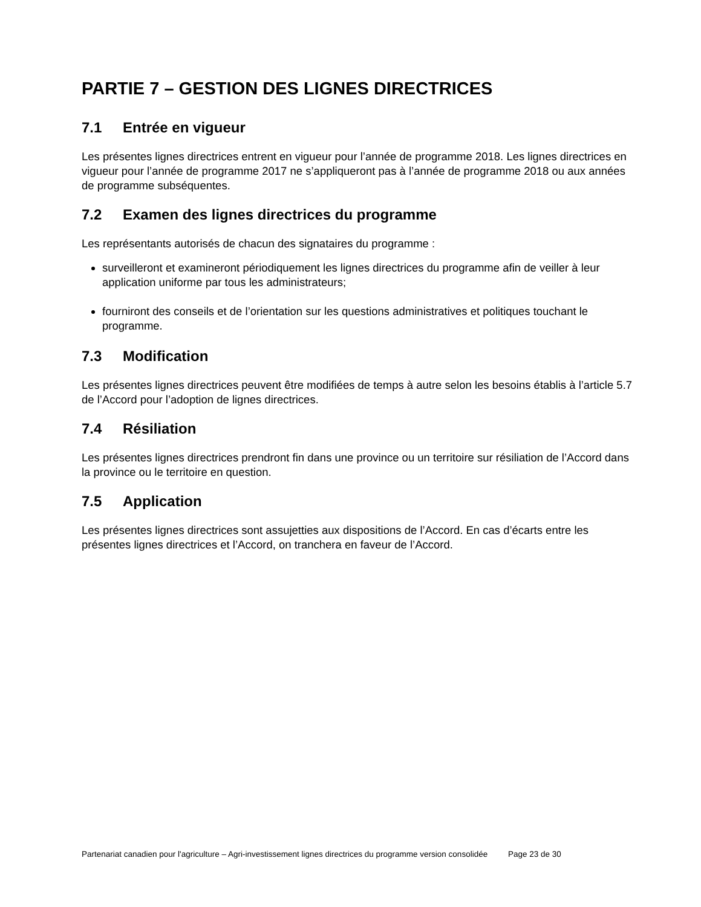PARTIE 7 – GESTION DES LIGNES DIRECTRICES
7.1 Entrée en vigueur
Les présentes lignes directrices entrent en vigueur pour l’année de programme 2018. Les lignes directrices en vigueur pour l’année de programme 2017 ne s’appliqueront pas à l’année de programme 2018 ou aux années de programme subséquentes.
7.2 Examen des lignes directrices du programme
Les représentants autorisés de chacun des signataires du programme :
surveilleront et examineront périodiquement les lignes directrices du programme afin de veiller à leur application uniforme par tous les administrateurs;
fourniront des conseils et de l’orientation sur les questions administratives et politiques touchant le programme.
7.3 Modification
Les présentes lignes directrices peuvent être modifiées de temps à autre selon les besoins établis à l’article 5.7 de l’Accord pour l’adoption de lignes directrices.
7.4 Résiliation
Les présentes lignes directrices prendront fin dans une province ou un territoire sur résiliation de l’Accord dans la province ou le territoire en question.
7.5 Application
Les présentes lignes directrices sont assujetties aux dispositions de l’Accord. En cas d’écarts entre les présentes lignes directrices et l’Accord, on tranchera en faveur de l’Accord.
Partenariat canadien pour l'agriculture – Agri-investissement lignes directrices du programme version consolidée Page 23 de 30